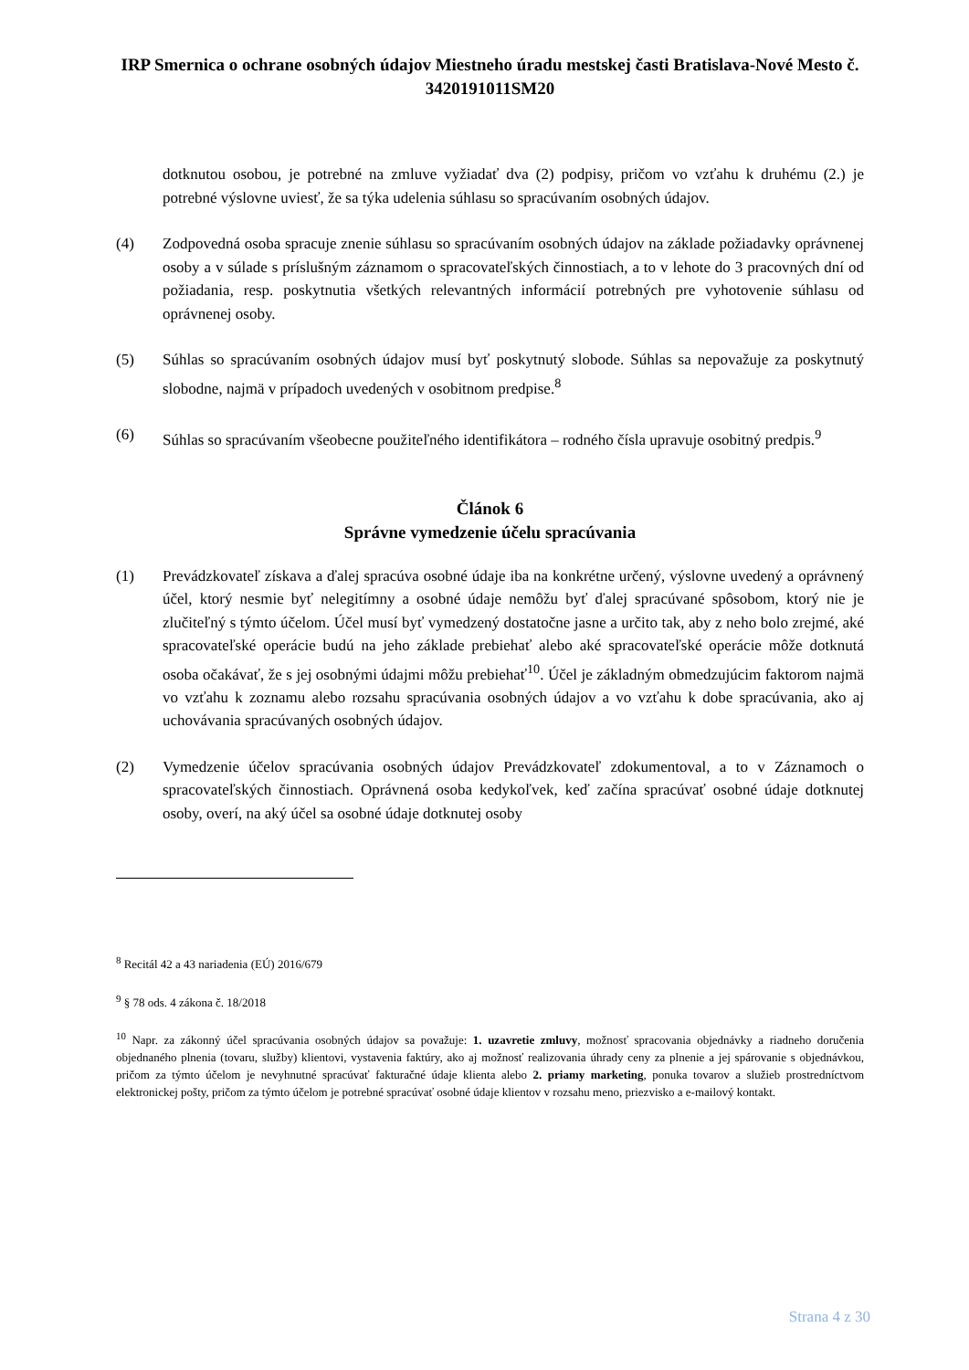IRP Smernica o ochrane osobných údajov Miestneho úradu mestskej časti Bratislava-Nové Mesto č. 3420191011SM20
dotknutou osobou, je potrebné na zmluve vyžiadať dva (2) podpisy, pričom vo vzťahu k druhému (2.) je potrebné výslovne uviesť, že sa týka udelenia súhlasu so spracúvaním osobných údajov.
(4) Zodpovedná osoba spracuje znenie súhlasu so spracúvaním osobných údajov na základe požiadavky oprávnenej osoby a v súlade s príslušným záznamom o spracovateľských činnostiach, a to v lehote do 3 pracovných dní od požiadania, resp. poskytnutia všetkých relevantných informácií potrebných pre vyhotovenie súhlasu od oprávnenej osoby.
(5) Súhlas so spracúvaním osobných údajov musí byť poskytnutý slobode. Súhlas sa nepovažuje za poskytnutý slobodne, najmä v prípadoch uvedených v osobitnom predpise.<sup>8</sup>
(6) Súhlas so spracúvaním všeobecne použiteľného identifikátora – rodného čísla upravuje osobitný predpis.<sup>9</sup>
Článok 6
Správne vymedzenie účelu spracúvania
(1) Prevádzkovateľ získava a ďalej spracúva osobné údaje iba na konkrétne určený, výslovne uvedený a oprávnený účel, ktorý nesmie byť nelegitímny a osobné údaje nemôžu byť ďalej spracúvané spôsobom, ktorý nie je zlučiteľný s týmto účelom. Účel musí byť vymedzený dostatočne jasne a určito tak, aby z neho bolo zrejmé, aké spracovateľské operácie budú na jeho základe prebiehať alebo aké spracovateľské operácie môže dotknutá osoba očakávať, že s jej osobnými údajmi môžu prebiehať<sup>10</sup>. Účel je základným obmedzujúcim faktorom najmä vo vzťahu k zoznamu alebo rozsahu spracúvania osobných údajov a vo vzťahu k dobe spracúvania, ako aj uchovávania spracúvaných osobných údajov.
(2) Vymedzenie účelov spracúvania osobných údajov Prevádzkovateľ zdokumentoval, a to v Záznamoch o spracovateľských činnostiach. Oprávnená osoba kedykoľvek, keď začína spracúvať osobné údaje dotknutej osoby, overí, na aký účel sa osobné údaje dotknutej osoby
<sup>8</sup> Recitál 42 a 43 nariadenia (EÚ) 2016/679
<sup>9</sup> § 78 ods. 4 zákona č. 18/2018
<sup>10</sup> Napr. za zákonný účel spracúvania osobných údajov sa považuje: 1. uzavretie zmluvy, možnosť spracovania objednávky a riadneho doručenia objednaného plnenia (tovaru, služby) klientovi, vystavenia faktúry, ako aj možnosť realizovania úhrady ceny za plnenie a jej spárovanie s objednávkou, pričom za týmto účelom je nevyhnutné spracúvať fakturačné údaje klienta alebo 2. priamy marketing, ponuka tovarov a služieb prostredníctvom elektronickej pošty, pričom za týmto účelom je potrebné spracúvať osobné údaje klientov v rozsahu meno, priezvisko a e-mailový kontakt.
Strana 4 z 30